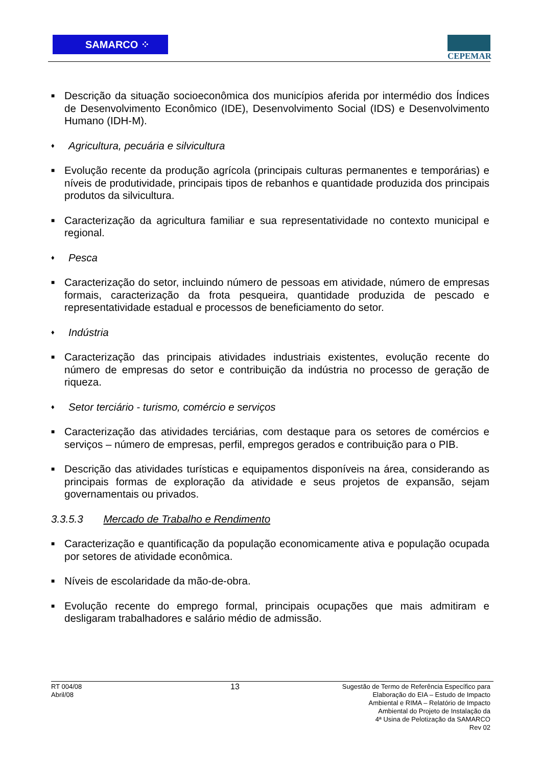SAMARCO ⁘
CEPEMAR
■ Descrição da situação socioeconômica dos municípios aferida por intermédio dos Índices de Desenvolvimento Econômico (IDE), Desenvolvimento Social (IDS) e Desenvolvimento Humano (IDH-M).
♦ Agricultura, pecuária e silvicultura
■ Evolução recente da produção agrícola (principais culturas permanentes e temporárias) e níveis de produtividade, principais tipos de rebanhos e quantidade produzida dos principais produtos da silvicultura.
■ Caracterização da agricultura familiar e sua representatividade no contexto municipal e regional.
♦ Pesca
■ Caracterização do setor, incluindo número de pessoas em atividade, número de empresas formais, caracterização da frota pesqueira, quantidade produzida de pescado e representatividade estadual e processos de beneficiamento do setor.
♦ Indústria
■ Caracterização das principais atividades industriais existentes, evolução recente do número de empresas do setor e contribuição da indústria no processo de geração de riqueza.
♦ Setor terciário - turismo, comércio e serviços
■ Caracterização das atividades terciárias, com destaque para os setores de comércios e serviços – número de empresas, perfil, empregos gerados e contribuição para o PIB.
■ Descrição das atividades turísticas e equipamentos disponíveis na área, considerando as principais formas de exploração da atividade e seus projetos de expansão, sejam governamentais ou privados.
3.3.5.3 Mercado de Trabalho e Rendimento
■ Caracterização e quantificação da população economicamente ativa e população ocupada por setores de atividade econômica.
■ Níveis de escolaridade da mão-de-obra.
■ Evolução recente do emprego formal, principais ocupações que mais admitiram e desligaram trabalhadores e salário médio de admissão.
RT 004/08
Abril/08
13
Sugestão de Termo de Referência Específico para
Elaboração do EIA – Estudo de Impacto
Ambiental e RIMA – Relatório de Impacto
Ambiental do Projeto de Instalação da
4ª Usina de Pelotização da SAMARCO
Rev 02